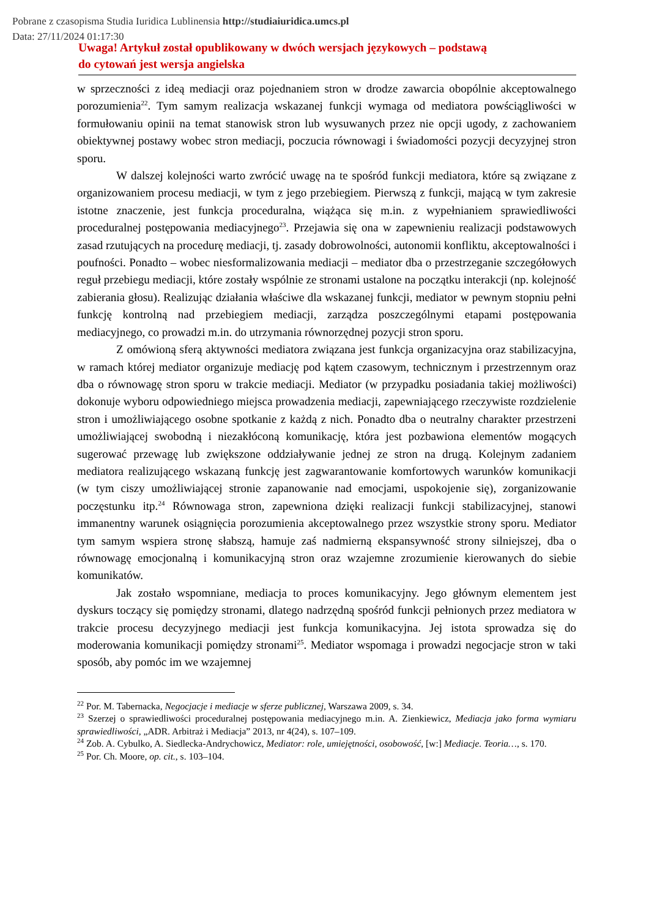Pobrane z czasopisma Studia Iuridica Lublinensia http://studiaiuridica.umcs.pl
Data: 27/11/2024 01:17:30
Uwaga! Artykuł został opublikowany w dwóch wersjach językowych – podstawą
do cytowań jest wersja angielska
w sprzeczności z ideą mediacji oraz pojednaniem stron w drodze zawarcia obopólnie akceptowalnego porozumienia<sup>22</sup>. Tym samym realizacja wskazanej funkcji wymaga od mediatora powściągliwości w formułowaniu opinii na temat stanowisk stron lub wysuwanych przez nie opcji ugody, z zachowaniem obiektywnej postawy wobec stron mediacji, poczucia równowagi i świadomości pozycji decyzyjnej stron sporu.
W dalszej kolejności warto zwrócić uwagę na te spośród funkcji mediatora, które są związane z organizowaniem procesu mediacji, w tym z jego przebiegiem. Pierwszą z funkcji, mającą w tym zakresie istotne znaczenie, jest funkcja proceduralna, wiążąca się m.in. z wypełnianiem sprawiedliwości proceduralnej postępowania mediacyjnego<sup>23</sup>. Przejawia się ona w zapewnieniu realizacji podstawowych zasad rzutujących na procedurę mediacji, tj. zasady dobrowolności, autonomii konfliktu, akceptowalności i poufności. Ponadto – wobec niesformalizowania mediacji – mediator dba o przestrzeganie szczegółowych reguł przebiegu mediacji, które zostały wspólnie ze stronami ustalone na początku interakcji (np. kolejność zabierania głosu). Realizując działania właściwe dla wskazanej funkcji, mediator w pewnym stopniu pełni funkcję kontrolną nad przebiegiem mediacji, zarządza poszczególnymi etapami postępowania mediacyjnego, co prowadzi m.in. do utrzymania równorzędnej pozycji stron sporu.
Z omówioną sferą aktywności mediatora związana jest funkcja organizacyjna oraz stabilizacyjna, w ramach której mediator organizuje mediację pod kątem czasowym, technicznym i przestrzennym oraz dba o równowagę stron sporu w trakcie mediacji. Mediator (w przypadku posiadania takiej możliwości) dokonuje wyboru odpowiedniego miejsca prowadzenia mediacji, zapewniającego rzeczywiste rozdzielenie stron i umożliwiającego osobne spotkanie z każdą z nich. Ponadto dba o neutralny charakter przestrzeni umożliwiającej swobodną i niezakłóconą komunikację, która jest pozbawiona elementów mogących sugerować przewagę lub zwiększone oddziaływanie jednej ze stron na drugą. Kolejnym zadaniem mediatora realizującego wskazaną funkcję jest zagwarantowanie komfortowych warunków komunikacji (w tym ciszy umożliwiającej stronie zapanowanie nad emocjami, uspokojenie się), zorganizowanie poczęstunku itp.<sup>24</sup> Równowaga stron, zapewniona dzięki realizacji funkcji stabilizacyjnej, stanowi immanentny warunek osiągnięcia porozumienia akceptowalnego przez wszystkie strony sporu. Mediator tym samym wspiera stronę słabszą, hamuje zaś nadmierną ekspansywność strony silniejszej, dba o równowagę emocjonalną i komunikacyjną stron oraz wzajemne zrozumienie kierowanych do siebie komunikatów.
Jak zostało wspomniane, mediacja to proces komunikacyjny. Jego głównym elementem jest dyskurs toczący się pomiędzy stronami, dlatego nadrzędną spośród funkcji pełnionych przez mediatora w trakcie procesu decyzyjnego mediacji jest funkcja komunikacyjna. Jej istota sprowadza się do moderowania komunikacji pomiędzy stronami<sup>25</sup>. Mediator wspomaga i prowadzi negocjacje stron w taki sposób, aby pomóc im we wzajemnej
<sup>22</sup> Por. M. Tabernacka, Negocjacje i mediacje w sferze publicznej, Warszawa 2009, s. 34.
<sup>23</sup> Szerzej o sprawiedliwości proceduralnej postępowania mediacyjnego m.in. A. Zienkiewicz, Mediacja jako forma wymiaru sprawiedliwości, „ADR. Arbitraż i Mediacja” 2013, nr 4(24), s. 107–109.
<sup>24</sup> Zob. A. Cybulko, A. Siedlecka-Andrychowicz, Mediator: role, umiejętności, osobowość, [w:] Mediacje. Teoria…, s. 170.
<sup>25</sup> Por. Ch. Moore, op. cit., s. 103–104.